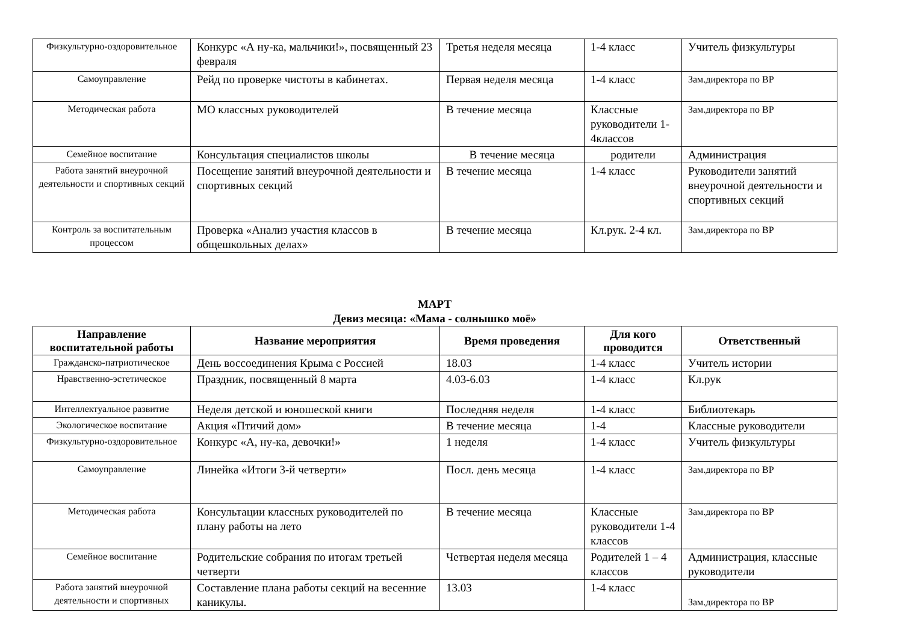| Физкультурно-оздоровительное | Конкурс «А ну-ка, мальчики!», посвященный 23 февраля | Третья неделя месяца | 1-4 класс | Учитель физкультуры |
| Самоуправление | Рейд по проверке чистоты в кабинетах. | Первая неделя месяца | 1-4 класс | Зам.директора по ВР |
| Методическая работа | МО классных руководителей | В течение месяца | Классные руководители 1-4классов | Зам.директора по ВР |
| Семейное воспитание | Консультация специалистов школы | В течение месяца | родители | Администрация |
| Работа занятий внеурочной деятельности и спортивных секций | Посещение занятий внеурочной деятельности и спортивных секций | В течение месяца | 1-4 класс | Руководители занятий внеурочной деятельности и спортивных секций |
| Контроль за воспитательным процессом | Проверка «Анализ участия классов в общешкольных делах» | В течение месяца | Кл.рук. 2-4 кл. | Зам.директора по ВР |
МАРТ
Девиз месяца: «Мама - солнышко моё»
| Направление воспитательной работы | Название мероприятия | Время проведения | Для кого проводится | Ответственный |
| --- | --- | --- | --- | --- |
| Гражданско-патриотическое | День воссоединения Крыма с Россией | 18.03 | 1-4 класс | Учитель истории |
| Нравственно-эстетическое | Праздник, посвященный 8 марта | 4.03-6.03 | 1-4 класс | Кл.рук |
| Интеллектуальное развитие | Неделя детской и юношеской книги | Последняя неделя | 1-4 класс | Библиотекарь |
| Экологическое воспитание | Акция «Птичий дом» | В течение месяца | 1-4 | Классные руководители |
| Физкультурно-оздоровительное | Конкурс «А, ну-ка, девочки!» | 1 неделя | 1-4 класс | Учитель физкультуры |
| Самоуправление | Линейка «Итоги 3-й четверти» | Посл. день месяца | 1-4 класс | Зам.директора по ВР |
| Методическая работа | Консультации классных руководителей по плану работы на лето | В течение месяца | Классные руководители 1-4 классов | Зам.директора по ВР |
| Семейное воспитание | Родительские собрания по итогам третьей четверти | Четвертая неделя месяца | Родителей 1 – 4 классов | Администрация, классные руководители |
| Работа занятий внеурочной деятельности и спортивных | Составление плана работы секций на весенние каникулы. | 13.03 | 1-4 класс | Зам.директора по ВР |